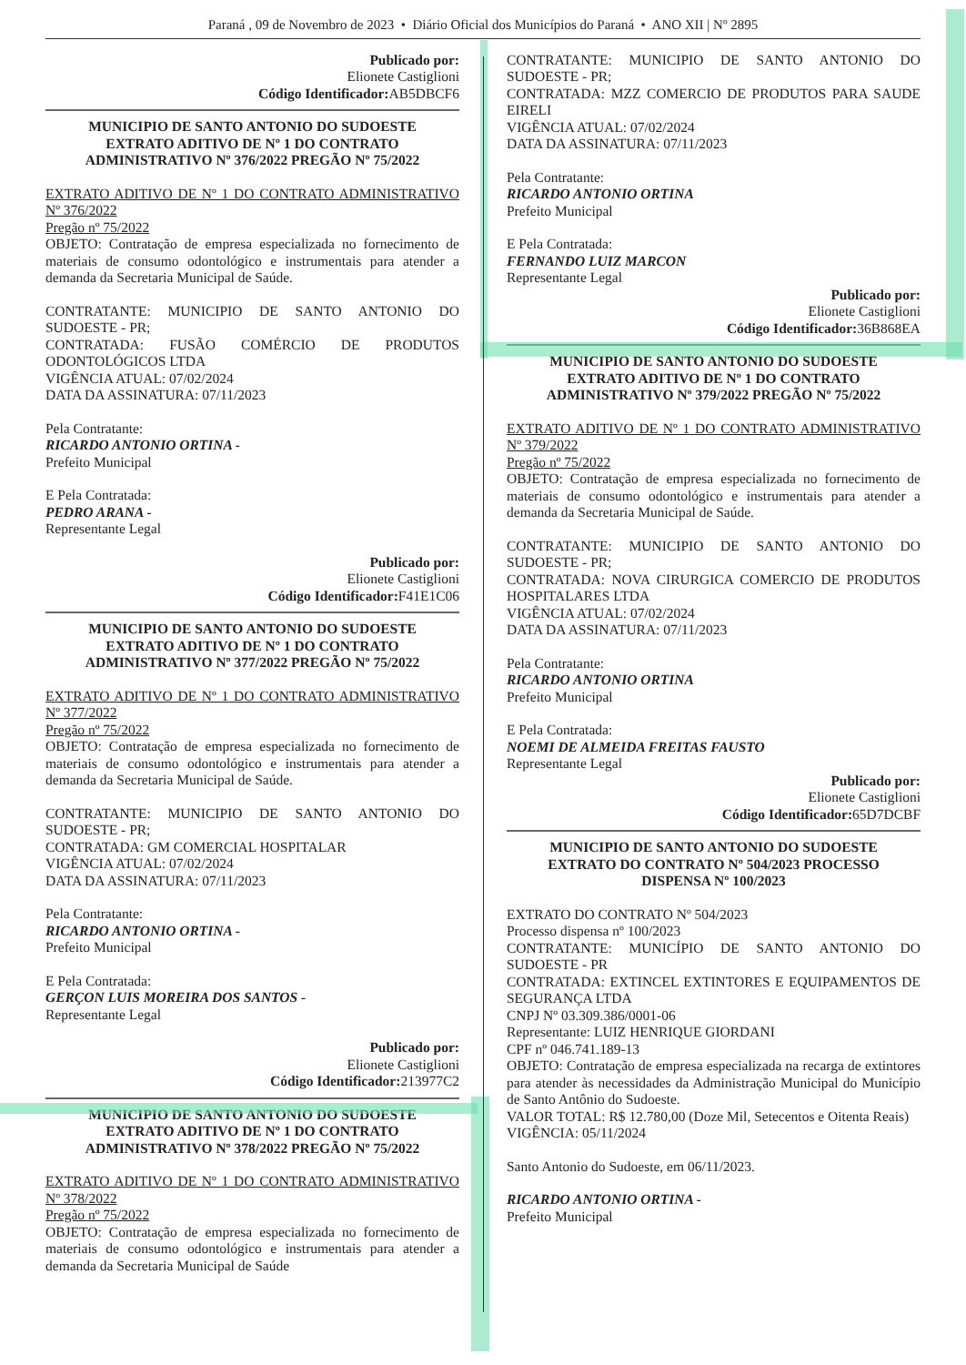Paraná , 09 de Novembro de 2023 • Diário Oficial dos Municípios do Paraná • ANO XII | Nº 2895
Publicado por:
Elionete Castiglioni
Código Identificador: AB5DBCF6
MUNICIPIO DE SANTO ANTONIO DO SUDOESTE
EXTRATO ADITIVO DE Nº 1 DO CONTRATO
ADMINISTRATIVO Nº 376/2022 PREGÃO Nº 75/2022
EXTRATO ADITIVO DE Nº 1 DO CONTRATO ADMINISTRATIVO Nº 376/2022
Pregão nº 75/2022
OBJETO: Contratação de empresa especializada no fornecimento de materiais de consumo odontológico e instrumentais para atender a demanda da Secretaria Municipal de Saúde.
CONTRATANTE: MUNICIPIO DE SANTO ANTONIO DO SUDOESTE - PR;
CONTRATADA: FUSÃO COMÉRCIO DE PRODUTOS ODONTOLÓGICOS LTDA
VIGÊNCIA ATUAL: 07/02/2024
DATA DA ASSINATURA: 07/11/2023
Pela Contratante:
RICARDO ANTONIO ORTINA -
Prefeito Municipal
E Pela Contratada:
PEDRO ARANA -
Representante Legal
Publicado por:
Elionete Castiglioni
Código Identificador: F41E1C06
MUNICIPIO DE SANTO ANTONIO DO SUDOESTE
EXTRATO ADITIVO DE Nº 1 DO CONTRATO
ADMINISTRATIVO Nº 377/2022 PREGÃO Nº 75/2022
EXTRATO ADITIVO DE Nº 1 DO CONTRATO ADMINISTRATIVO Nº 377/2022
Pregão nº 75/2022
OBJETO: Contratação de empresa especializada no fornecimento de materiais de consumo odontológico e instrumentais para atender a demanda da Secretaria Municipal de Saúde.
CONTRATANTE: MUNICIPIO DE SANTO ANTONIO DO SUDOESTE - PR;
CONTRATADA: GM COMERCIAL HOSPITALAR
VIGÊNCIA ATUAL: 07/02/2024
DATA DA ASSINATURA: 07/11/2023
Pela Contratante:
RICARDO ANTONIO ORTINA -
Prefeito Municipal
E Pela Contratada:
GERÇON LUIS MOREIRA DOS SANTOS -
Representante Legal
Publicado por:
Elionete Castiglioni
Código Identificador: 213977C2
MUNICIPIO DE SANTO ANTONIO DO SUDOESTE
EXTRATO ADITIVO DE Nº 1 DO CONTRATO
ADMINISTRATIVO Nº 378/2022 PREGÃO Nº 75/2022
EXTRATO ADITIVO DE Nº 1 DO CONTRATO ADMINISTRATIVO Nº 378/2022
Pregão nº 75/2022
OBJETO: Contratação de empresa especializada no fornecimento de materiais de consumo odontológico e instrumentais para atender a demanda da Secretaria Municipal de Saúde
CONTRATANTE: MUNICIPIO DE SANTO ANTONIO DO SUDOESTE - PR;
CONTRATADA: MZZ COMERCIO DE PRODUTOS PARA SAUDE EIRELI
VIGÊNCIA ATUAL: 07/02/2024
DATA DA ASSINATURA: 07/11/2023
Pela Contratante:
RICARDO ANTONIO ORTINA
Prefeito Municipal
E Pela Contratada:
FERNANDO LUIZ MARCON
Representante Legal
Publicado por:
Elionete Castiglioni
Código Identificador: 36B868EA
MUNICIPIO DE SANTO ANTONIO DO SUDOESTE
EXTRATO ADITIVO DE Nº 1 DO CONTRATO
ADMINISTRATIVO Nº 379/2022 PREGÃO Nº 75/2022
EXTRATO ADITIVO DE Nº 1 DO CONTRATO ADMINISTRATIVO Nº 379/2022
Pregão nº 75/2022
OBJETO: Contratação de empresa especializada no fornecimento de materiais de consumo odontológico e instrumentais para atender a demanda da Secretaria Municipal de Saúde.
CONTRATANTE: MUNICIPIO DE SANTO ANTONIO DO SUDOESTE - PR;
CONTRATADA: NOVA CIRURGICA COMERCIO DE PRODUTOS HOSPITALARES LTDA
VIGÊNCIA ATUAL: 07/02/2024
DATA DA ASSINATURA: 07/11/2023
Pela Contratante:
RICARDO ANTONIO ORTINA
Prefeito Municipal
E Pela Contratada:
NOEMI DE ALMEIDA FREITAS FAUSTO
Representante Legal
Publicado por:
Elionete Castiglioni
Código Identificador: 65D7DCBF
MUNICIPIO DE SANTO ANTONIO DO SUDOESTE
EXTRATO DO CONTRATO Nº 504/2023 PROCESSO
DISPENSA Nº 100/2023
EXTRATO DO CONTRATO Nº 504/2023
Processo dispensa nº 100/2023
CONTRATANTE: MUNICÍPIO DE SANTO ANTONIO DO SUDOESTE - PR
CONTRATADA: EXTINCEL EXTINTORES E EQUIPAMENTOS DE SEGURANÇA LTDA
CNPJ Nº 03.309.386/0001-06
Representante: LUIZ HENRIQUE GIORDANI
CPF nº 046.741.189-13
OBJETO: Contratação de empresa especializada na recarga de extintores para atender às necessidades da Administração Municipal do Município de Santo Antônio do Sudoeste.
VALOR TOTAL: R$ 12.780,00 (Doze Mil, Setecentos e Oitenta Reais)
VIGÊNCIA: 05/11/2024
Santo Antonio do Sudoeste, em 06/11/2023.
RICARDO ANTONIO ORTINA -
Prefeito Municipal